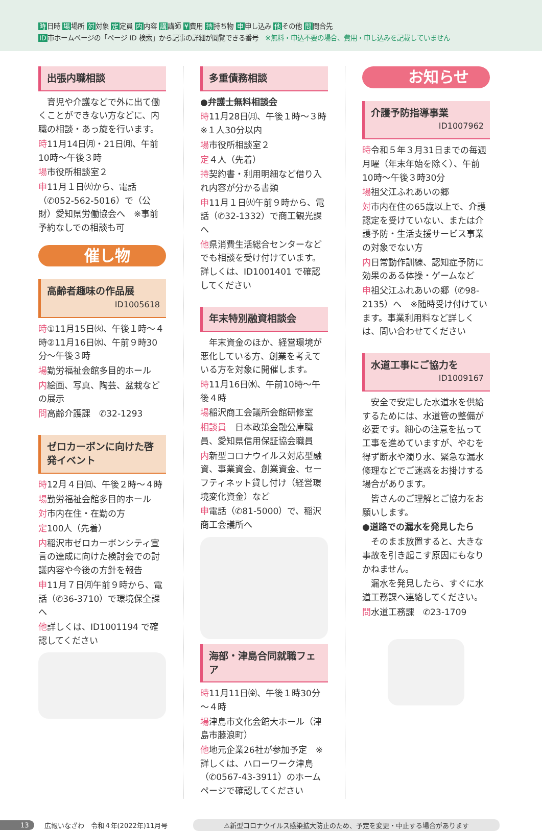時日時 場場所 対対象 定定員 内内容 講講師 ¥費用 持持ち物 申申し込み 他その他 問問合先
ID市ホームページの「ページ ID 検索」から記事の詳細が閲覧できる番号　※無料・申込不要の場合、費用・申し込みを記載していません
出張内職相談
　育児や介護などで外に出て働くことができない方などに、内職の相談・あっ旋を行います。
時11月14日㈪・21日㈪、午前10時～午後３時
場市役所相談室２
申11月１日㈫から、電話（✆052-562-5016）で（公財）愛知県労働協会へ　※事前予約なしでの相談も可
催し物
高齢者趣味の作品展
ID1005618
時①11月15日㈫、午後１時～４時②11月16日㈬、午前９時30分～午後３時
場勤労福祉会館多目的ホール
内絵画、写真、陶芸、盆栽などの展示
問高齢介護課　✆32-1293
ゼロカーボンに向けた啓発イベント
時12月４日㈰、午後２時～４時
場勤労福祉会館多目的ホール
対市内在住・在勤の方
定100人（先着）
内稲沢市ゼロカーボンシティ宣言の達成に向けた検討会での討議内容や今後の方針を報告
申11月７日㈪午前９時から、電話（✆36-3710）で環境保全課へ
他詳しくは、ID1001194 で確認してください
多重債務相談
●弁護士無料相談会
時11月28日㈪、午後１時～３時　※１人30分以内
場市役所相談室２
定４人（先着）
持契約書・利用明細など借り入れ内容が分かる書類
申11月１日㈫午前９時から、電話（✆32-1332）で商工観光課へ
他県消費生活総合センターなどでも相談を受け付けています。詳しくは、ID1001401 で確認してください
年末特別融資相談会
　年末資金のほか、経営環境が悪化している方、創業を考えている方を対象に開催します。
時11月16日㈬、午前10時～午後４時
場稲沢商工会議所会館研修室
相談員　日本政策金融公庫職員、愛知県信用保証協会職員
内新型コロナウイルス対応型融資、事業資金、創業資金、セーフティネット貸し付け（経営環境変化資金）など
申電話（✆81-5000）で、稲沢商工会議所へ
海部・津島合同就職フェア
時11月11日㈮、午後１時30分～４時
場津島市文化会館大ホール（津島市藤浪町）
他地元企業26社が参加予定　※詳しくは、ハローワーク津島（✆0567-43-3911）のホームページで確認してください
お知らせ
介護予防指導事業
ID1007962
時令和５年３月31日までの毎週月曜（年末年始を除く）、午前10時～午後３時30分
場祖父江ふれあいの郷
対市内在住の65歳以上で、介護認定を受けていない、または介護予防・生活支援サービス事業の対象でない方
内日常動作訓練、認知症予防に効果のある体操・ゲームなど
申祖父江ふれあいの郷（✆98-2135）へ　※随時受け付けています。事業利用料など詳しくは、問い合わせてください
水道工事にご協力を
ID1009167
　安全で安定した水道水を供給するためには、水道管の整備が必要です。細心の注意を払って工事を進めていますが、やむを得ず断水や濁り水、緊急な漏水修理などでご迷惑をお掛けする場合があります。
　皆さんのご理解とご協力をお願いします。
●道路での漏水を発見したら
　そのまま放置すると、大きな事故を引き起こす原因にもなりかねません。
　漏水を発見したら、すぐに水道工務課へ連絡してください。
問水道工務課　✆23-1709
13 広報いなざわ　令和４年(2022年)11月号 ⚠新型コロナウイルス感染拡大防止のため、予定を変更・中止する場合があります